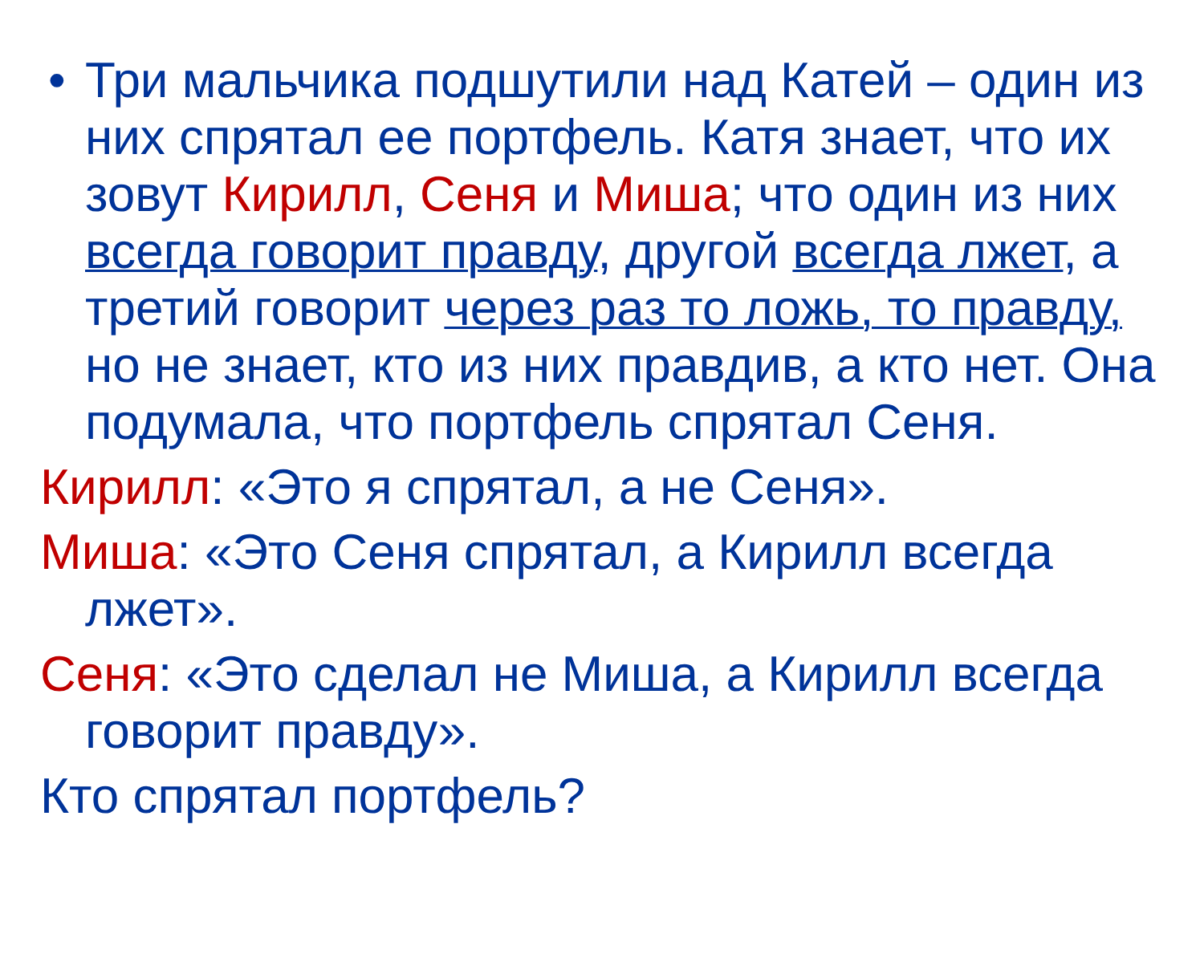• Три мальчика подшутили над Катей – один из них спрятал ее портфель. Катя знает, что их зовут Кирилл, Сеня и Миша; что один из них всегда говорит правду, другой всегда лжет, а третий говорит через раз то ложь, то правду, но не знает, кто из них правдив, а кто нет. Она подумала, что портфель спрятал Сеня.
Кирилл: «Это я спрятал, а не Сеня».
Миша: «Это Сеня спрятал, а Кирилл всегда лжет».
Сеня: «Это сделал не Миша, а Кирилл всегда говорит правду».
Кто спрятал портфель?